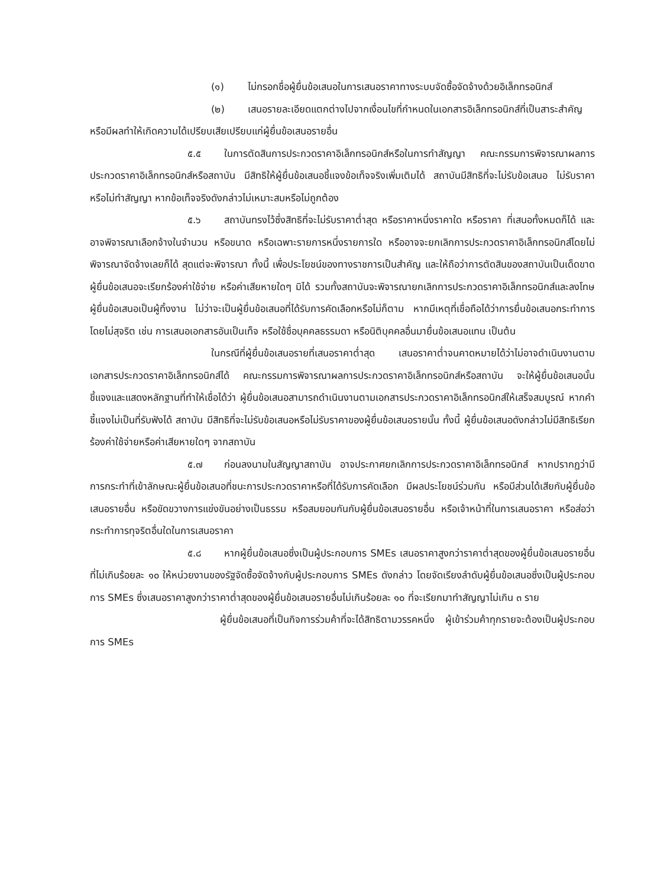(๑) ไม่กรอกชื่อผู้ยื่นข้อเสนอในการเสนอราคาทางระบบจัดซื้อจัดจ้างด้วยอิเล็กทรอนิกส์
(๒) เสนอรายละเอียดแตกต่างไปจากเงื่อนไขที่กำหนดในเอกสารอิเล็กทรอนิกส์ที่เป็นสาระสำคัญ หรือมีผลทำให้เกิดความได้เปรียบเสียเปรียบแก่ผู้ยื่นข้อเสนอรายอื่น
๕.๕ ในการตัดสินการประกวดราคาอิเล็กทรอนิกส์หรือในการทำสัญญา คณะกรรมการพิจารณาผลการประกวดราคาอิเล็กทรอนิกส์หรือสถาบัน มีสิทธิให้ผู้ยื่นข้อเสนอชี้แจงข้อเท็จจริงเพิ่มเติมได้ สถาบันมีสิทธิที่จะไม่รับข้อเสนอ ไม่รับราคา หรือไม่ทำสัญญา หากข้อเท็จจริงดังกล่าวไม่เหมาะสมหรือไม่ถูกต้อง
๕.๖ สถาบันทรงไว้ซึ่งสิทธิที่จะไม่รับราคาต่ำสุด หรือราคาหนึ่งราคาใด หรือราคา ที่เสนอทั้งหมดก็ได้ และอาจพิจารณาเลือกจ้างในจำนวน หรือขนาด หรือเฉพาะรายการหนึ่งรายการใด หรืออาจจะยกเลิกการประกวดราคาอิเล็กทรอนิกส์โดยไม่พิจารณาจัดจ้างเลยก็ได้ สุดแต่จะพิจารณา ทั้งนี้ เพื่อประโยชน์ของทางราชการเป็นสำคัญ และให้ถือว่าการตัดสินของสถาบันเป็นเด็ดขาด ผู้ยื่นข้อเสนอจะเรียกร้องค่าใช้จ่าย หรือค่าเสียหายใดๆ มิได้ รวมทั้งสถาบันจะพิจารณายกเลิกการประกวดราคาอิเล็กทรอนิกส์และลงโทษผู้ยื่นข้อเสนอเป็นผู้ทิ้งงาน ไม่ว่าจะเป็นผู้ยื่นข้อเสนอที่ได้รับการคัดเลือกหรือไม่ก็ตาม หากมีเหตุที่เชื่อถือได้ว่าการยื่นข้อเสนอกระทำการโดยไม่สุจริต เช่น การเสนอเอกสารอันเป็นเท็จ หรือใช้ชื่อบุคคลธรรมดา หรือนิติบุคคลอื่นมายื่นข้อเสนอแทน เป็นต้น
ในกรณีที่ผู้ยื่นข้อเสนอรายที่เสนอราคาต่ำสุด เสนอราคาต่ำจนคาดหมายได้ว่าไม่อาจดำเนินงานตามเอกสารประกวดราคาอิเล็กทรอนิกส์ได้ คณะกรรมการพิจารณาผลการประกวดราคาอิเล็กทรอนิกส์หรือสถาบัน จะให้ผู้ยื่นข้อเสนอนั้นชี้แจงและแสดงหลักฐานที่ทำให้เชื่อได้ว่า ผู้ยื่นข้อเสนอสามารถดำเนินงานตามเอกสารประกวดราคาอิเล็กทรอนิกส์ให้เสร็จสมบูรณ์ หากคำชี้แจงไม่เป็นที่รับฟังได้ สถาบัน มีสิทธิที่จะไม่รับข้อเสนอหรือไม่รับราคาของผู้ยื่นข้อเสนอรายนั้น ทั้งนี้ ผู้ยื่นข้อเสนอดังกล่าวไม่มีสิทธิเรียกร้องค่าใช้จ่ายหรือค่าเสียหายใดๆ จากสถาบัน
๕.๗ ก่อนลงนามในสัญญาสถาบัน อาจประกาศยกเลิกการประกวดราคาอิเล็กทรอนิกส์ หากปรากฏว่ามีการกระทำที่เข้าลักษณะผู้ยื่นข้อเสนอที่ชนะการประกวดราคาหรือที่ได้รับการคัดเลือก มีผลประโยชน์ร่วมกัน หรือมีส่วนได้เสียกับผู้ยื่นข้อเสนอรายอื่น หรือขัดขวางการแข่งขันอย่างเป็นธรรม หรือสมยอมกันกับผู้ยื่นข้อเสนอรายอื่น หรือเจ้าหน้าที่ในการเสนอราคา หรือส่อว่ากระทำการทุจริตอื่นใดในการเสนอราคา
๕.๘ หากผู้ยื่นข้อเสนอซึ่งเป็นผู้ประกอบการ SMEs เสนอราคาสูงกว่าราคาต่ำสุดของผู้ยื่นข้อเสนอรายอื่นที่ไม่เกินร้อยละ ๑๐ ให้หน่วยงานของรัฐจัดซื้อจัดจ้างกับผู้ประกอบการ SMEs ดังกล่าว โดยจัดเรียงลำดับผู้ยื่นข้อเสนอซึ่งเป็นผู้ประกอบการ SMEs ซึ่งเสนอราคาสูงกว่าราคาต่ำสุดของผู้ยื่นข้อเสนอรายอื่นไม่เกินร้อยละ ๑๐ ที่จะเรียกมาทำสัญญาไม่เกิน ๓ ราย
ผู้ยื่นข้อเสนอที่เป็นกิจการร่วมค้าที่จะได้สิทธิตามวรรคหนึ่ง ผู้เข้าร่วมค้าทุกรายจะต้องเป็นผู้ประกอบการ SMEs